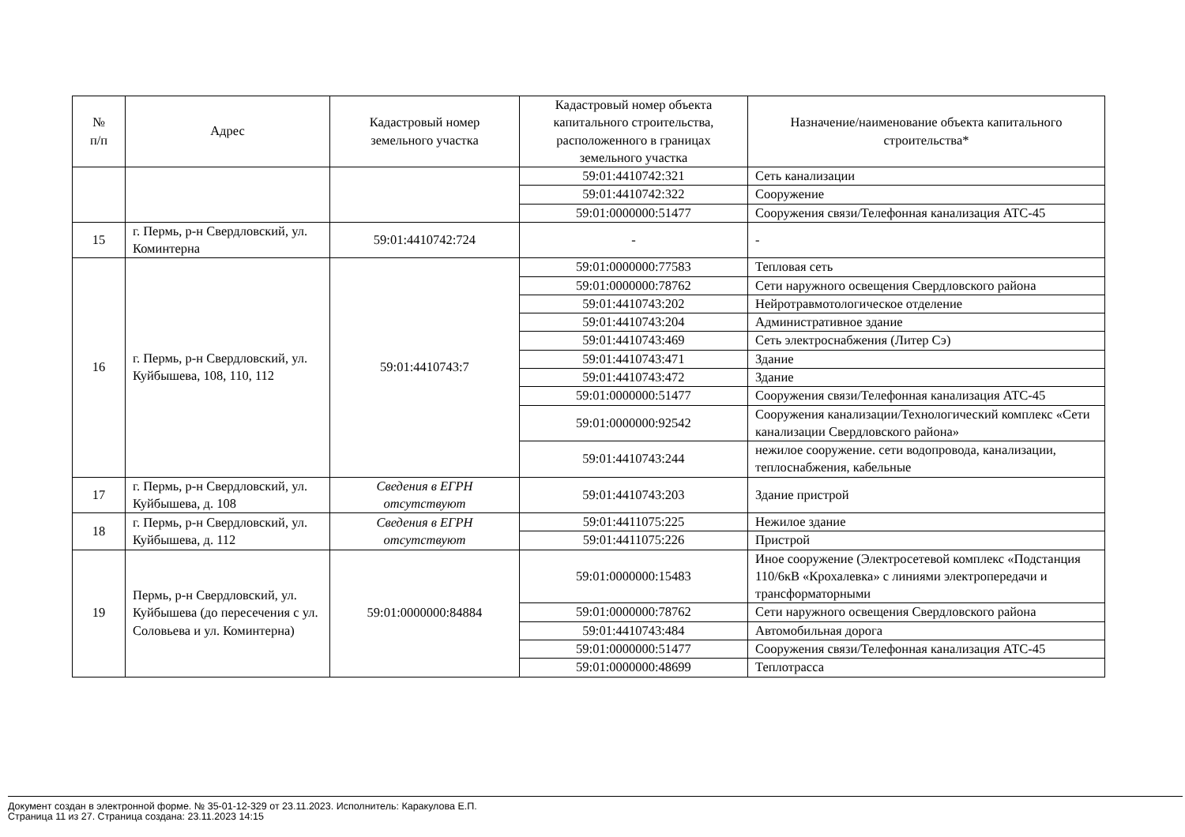| № п/п | Адрес | Кадастровый номер земельного участка | Кадастровый номер объекта капитального строительства, расположенного в границах земельного участка | Назначение/наименование объекта капитального строительства* |
| --- | --- | --- | --- | --- |
| | | | 59:01:4410742:321 | Сеть канализации |
| | | | 59:01:4410742:322 | Сооружение |
| | | | 59:01:0000000:51477 | Сооружения связи/Телефонная канализация АТС-45 |
| 15 | г. Пермь, р-н Свердловский, ул. Коминтерна | 59:01:4410742:724 | - | - |
| 16 | г. Пермь, р-н Свердловский, ул. Куйбышева, 108, 110, 112 | 59:01:4410743:7 | 59:01:0000000:77583 | Тепловая сеть |
| | | | 59:01:0000000:78762 | Сети наружного освещения Свердловского района |
| | | | 59:01:4410743:202 | Нейротравмотологическое отделение |
| | | | 59:01:4410743:204 | Административное здание |
| | | | 59:01:4410743:469 | Сеть электроснабжения (Литер Сэ) |
| | | | 59:01:4410743:471 | Здание |
| | | | 59:01:4410743:472 | Здание |
| | | | 59:01:0000000:51477 | Сооружения связи/Телефонная канализация АТС-45 |
| | | | 59:01:0000000:92542 | Сооружения канализации/Технологический комплекс «Сети канализации Свердловского района» |
| | | | 59:01:4410743:244 | нежилое сооружение. сети водопровода, канализации, теплоснабжения, кабельные |
| 17 | г. Пермь, р-н Свердловский, ул. Куйбышева, д. 108 | Сведения в ЕГРН отсутствуют | 59:01:4410743:203 | Здание пристрой |
| 18 | г. Пермь, р-н Свердловский, ул. Куйбышева, д. 112 | Сведения в ЕГРН отсутствуют | 59:01:4411075:225 | Нежилое здание |
| | | | 59:01:4411075:226 | Пристрой |
| 19 | Пермь, р-н Свердловский, ул. Куйбышева (до пересечения с ул. Соловьева и ул. Коминтерна) | 59:01:0000000:84884 | 59:01:0000000:15483 | Иное сооружение (Электросетевой комплекс «Подстанция 110/6кВ «Крохалевка» с линиями электропередачи и трансформаторными |
| | | | 59:01:0000000:78762 | Сети наружного освещения Свердловского района |
| | | | 59:01:4410743:484 | Автомобильная дорога |
| | | | 59:01:0000000:51477 | Сооружения связи/Телефонная канализация АТС-45 |
| | | | 59:01:0000000:48699 | Теплотрасса |
Документ создан в электронной форме. № 35-01-12-329 от 23.11.2023. Исполнитель: Каракулова Е.П.
Страница 11 из 27. Страница создана: 23.11.2023 14:15